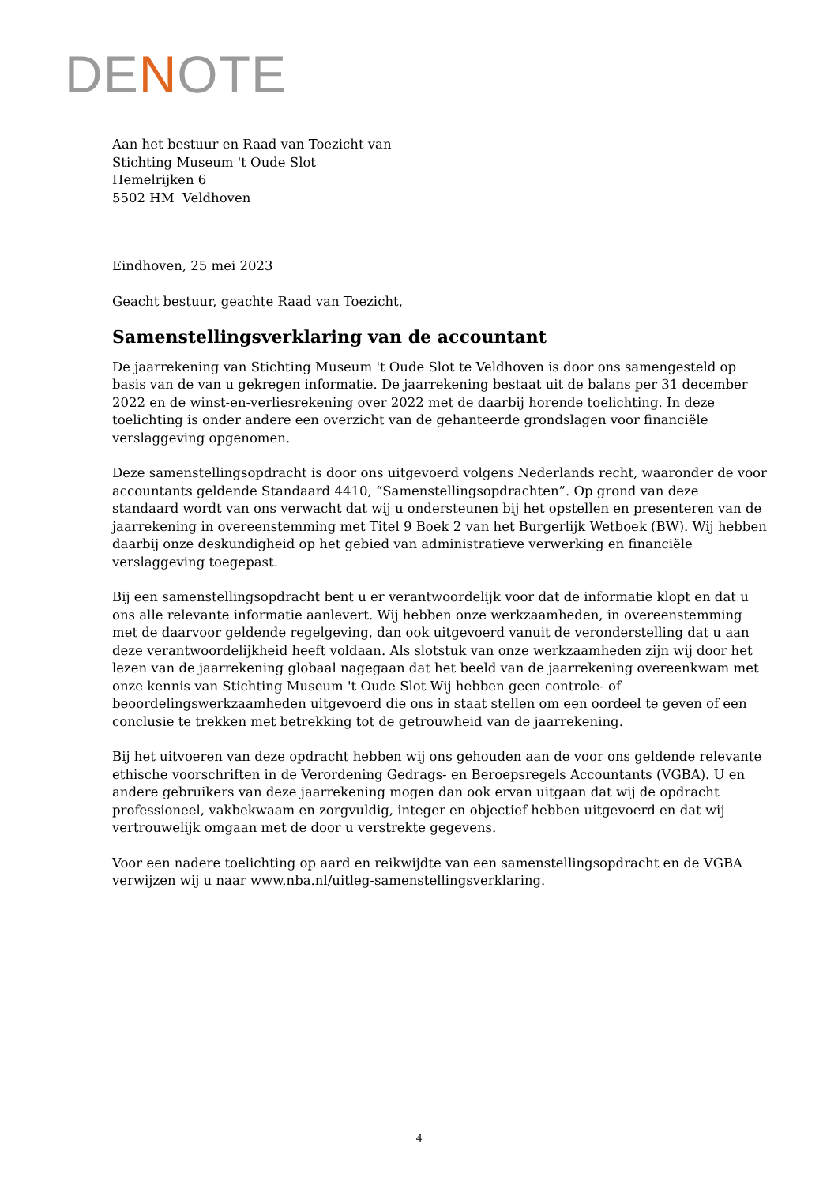DENOTE
Aan het bestuur en Raad van Toezicht van
Stichting Museum 't Oude Slot
Hemelrijken 6
5502 HM Veldhoven
Eindhoven, 25 mei 2023
Geacht bestuur, geachte Raad van Toezicht,
Samenstellingsverklaring van de accountant
De jaarrekening van Stichting Museum 't Oude Slot te Veldhoven is door ons samengesteld op basis van de van u gekregen informatie. De jaarrekening bestaat uit de balans per 31 december 2022 en de winst-en-verliesrekening over 2022 met de daarbij horende toelichting. In deze toelichting is onder andere een overzicht van de gehanteerde grondslagen voor financiële verslaggeving opgenomen.
Deze samenstellingsopdracht is door ons uitgevoerd volgens Nederlands recht, waaronder de voor accountants geldende Standaard 4410, “Samenstellingsopdrachten”. Op grond van deze standaard wordt van ons verwacht dat wij u ondersteunen bij het opstellen en presenteren van de jaarrekening in overeenstemming met Titel 9 Boek 2 van het Burgerlijk Wetboek (BW). Wij hebben daarbij onze deskundigheid op het gebied van administratieve verwerking en financiële verslaggeving toegepast.
Bij een samenstellingsopdracht bent u er verantwoordelijk voor dat de informatie klopt en dat u ons alle relevante informatie aanlevert. Wij hebben onze werkzaamheden, in overeenstemming met de daarvoor geldende regelgeving, dan ook uitgevoerd vanuit de veronderstelling dat u aan deze verantwoordelijkheid heeft voldaan. Als slotstuk van onze werkzaamheden zijn wij door het lezen van de jaarrekening globaal nagegaan dat het beeld van de jaarrekening overeenkwam met onze kennis van Stichting Museum 't Oude Slot Wij hebben geen controle- of beoordelingswerkzaamheden uitgevoerd die ons in staat stellen om een oordeel te geven of een conclusie te trekken met betrekking tot de getrouwheid van de jaarrekening.
Bij het uitvoeren van deze opdracht hebben wij ons gehouden aan de voor ons geldende relevante ethische voorschriften in de Verordening Gedrags- en Beroepsregels Accountants (VGBA). U en andere gebruikers van deze jaarrekening mogen dan ook ervan uitgaan dat wij de opdracht professioneel, vakbekwaam en zorgvuldig, integer en objectief hebben uitgevoerd en dat wij vertrouwelijk omgaan met de door u verstrekte gegevens.
Voor een nadere toelichting op aard en reikwijdte van een samenstellingsopdracht en de VGBA verwijzen wij u naar www.nba.nl/uitleg-samenstellingsverklaring.
4